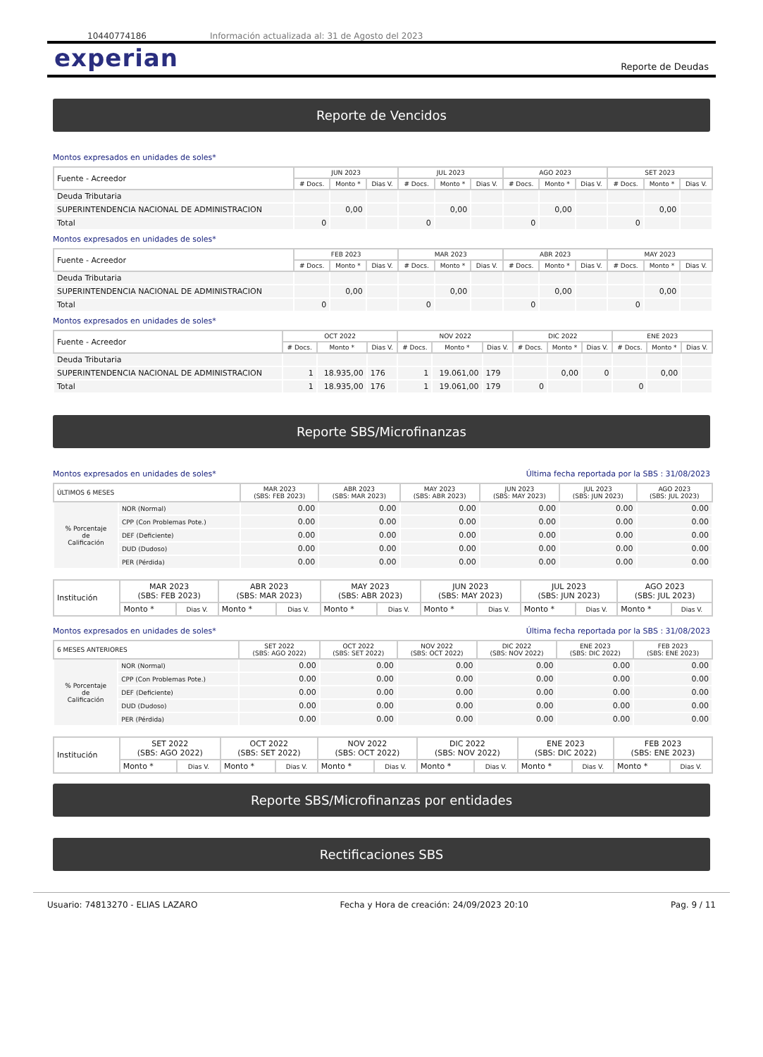10440774186 Información actualizada al: 31 de Agosto del 2023
experian Reporte de Deudas
Reporte de Vencidos
Montos expresados en unidades de soles*
| Fuente - Acreedor | JUN 2023 | | | JUL 2023 | | | AGO 2023 | | | SET 2023 | | |
| | # Docs. | Monto * | Dias V. | # Docs. | Monto * | Dias V. | # Docs. | Monto * | Dias V. | # Docs. | Monto * | Dias V. |
| Deuda Tributaria | | | | | | | | | | | | |
| SUPERINTENDENCIA NACIONAL DE ADMINISTRACION | | 0,00 | | | 0,00 | | | 0,00 | | | 0,00 | |
| Total | 0 | | | 0 | | | 0 | | | 0 | | |
Montos expresados en unidades de soles*
| Fuente - Acreedor | FEB 2023 | | | MAR 2023 | | | ABR 2023 | | | MAY 2023 | | |
| | # Docs. | Monto * | Dias V. | # Docs. | Monto * | Dias V. | # Docs. | Monto * | Dias V. | # Docs. | Monto * | Dias V. |
| Deuda Tributaria | | | | | | | | | | | | |
| SUPERINTENDENCIA NACIONAL DE ADMINISTRACION | | 0,00 | | | 0,00 | | | 0,00 | | | 0,00 | |
| Total | 0 | | | 0 | | | 0 | | | 0 | | |
Montos expresados en unidades de soles*
| Fuente - Acreedor | OCT 2022 | | | NOV 2022 | | | DIC 2022 | | | ENE 2023 | | |
| | # Docs. | Monto * | Dias V. | # Docs. | Monto * | Dias V. | # Docs. | Monto * | Dias V. | # Docs. | Monto * | Dias V. |
| Deuda Tributaria | | | | | | | | | | | | |
| SUPERINTENDENCIA NACIONAL DE ADMINISTRACION | 1 | 18.935,00 | 176 | 1 | 19.061,00 | 179 | | 0,00 | 0 | | 0,00 | |
| Total | 1 | 18.935,00 | 176 | 1 | 19.061,00 | 179 | 0 | | | 0 | | |
Reporte SBS/Microfinanzas
Montos expresados en unidades de soles* Última fecha reportada por la SBS : 31/08/2023
| ÚLTIMOS 6 MESES | | MAR 2023 (SBS: FEB 2023) | ABR 2023 (SBS: MAR 2023) | MAY 2023 (SBS: ABR 2023) | JUN 2023 (SBS: MAY 2023) | JUL 2023 (SBS: JUN 2023) | AGO 2023 (SBS: JUL 2023) |
| --- | --- | --- | --- | --- | --- | --- | --- |
| % Porcentaje de Calificación | NOR (Normal) | 0.00 | 0.00 | 0.00 | 0.00 | 0.00 | 0.00 |
| | CPP (Con Problemas Pote.) | 0.00 | 0.00 | 0.00 | 0.00 | 0.00 | 0.00 |
| | DEF (Deficiente) | 0.00 | 0.00 | 0.00 | 0.00 | 0.00 | 0.00 |
| | DUD (Dudoso) | 0.00 | 0.00 | 0.00 | 0.00 | 0.00 | 0.00 |
| | PER (Pérdida) | 0.00 | 0.00 | 0.00 | 0.00 | 0.00 | 0.00 |
| Institución | MAR 2023 (SBS: FEB 2023) | | ABR 2023 (SBS: MAR 2023) | | MAY 2023 (SBS: ABR 2023) | | JUN 2023 (SBS: MAY 2023) | | JUL 2023 (SBS: JUN 2023) | | AGO 2023 (SBS: JUL 2023) | |
| | Monto * | Dias V. | Monto * | Dias V. | Monto * | Dias V. | Monto * | Dias V. | Monto * | Dias V. | Monto * | Dias V. |
Montos expresados en unidades de soles* Última fecha reportada por la SBS : 31/08/2023
| 6 MESES ANTERIORES | | SET 2022 (SBS: AGO 2022) | OCT 2022 (SBS: SET 2022) | NOV 2022 (SBS: OCT 2022) | DIC 2022 (SBS: NOV 2022) | ENE 2023 (SBS: DIC 2022) | FEB 2023 (SBS: ENE 2023) |
| --- | --- | --- | --- | --- | --- | --- | --- |
| % Porcentaje de Calificación | NOR (Normal) | 0.00 | 0.00 | 0.00 | 0.00 | 0.00 | 0.00 |
| | CPP (Con Problemas Pote.) | 0.00 | 0.00 | 0.00 | 0.00 | 0.00 | 0.00 |
| | DEF (Deficiente) | 0.00 | 0.00 | 0.00 | 0.00 | 0.00 | 0.00 |
| | DUD (Dudoso) | 0.00 | 0.00 | 0.00 | 0.00 | 0.00 | 0.00 |
| | PER (Pérdida) | 0.00 | 0.00 | 0.00 | 0.00 | 0.00 | 0.00 |
| Institución | SET 2022 (SBS: AGO 2022) | | OCT 2022 (SBS: SET 2022) | | NOV 2022 (SBS: OCT 2022) | | DIC 2022 (SBS: NOV 2022) | | ENE 2023 (SBS: DIC 2022) | | FEB 2023 (SBS: ENE 2023) | |
| | Monto * | Dias V. | Monto * | Dias V. | Monto * | Dias V. | Monto * | Dias V. | Monto * | Dias V. | Monto * | Dias V. |
Reporte SBS/Microfinanzas por entidades
Rectificaciones SBS
Usuario: 74813270 - ELIAS LAZARO Fecha y Hora de creación: 24/09/2023 20:10 Pag. 9 / 11